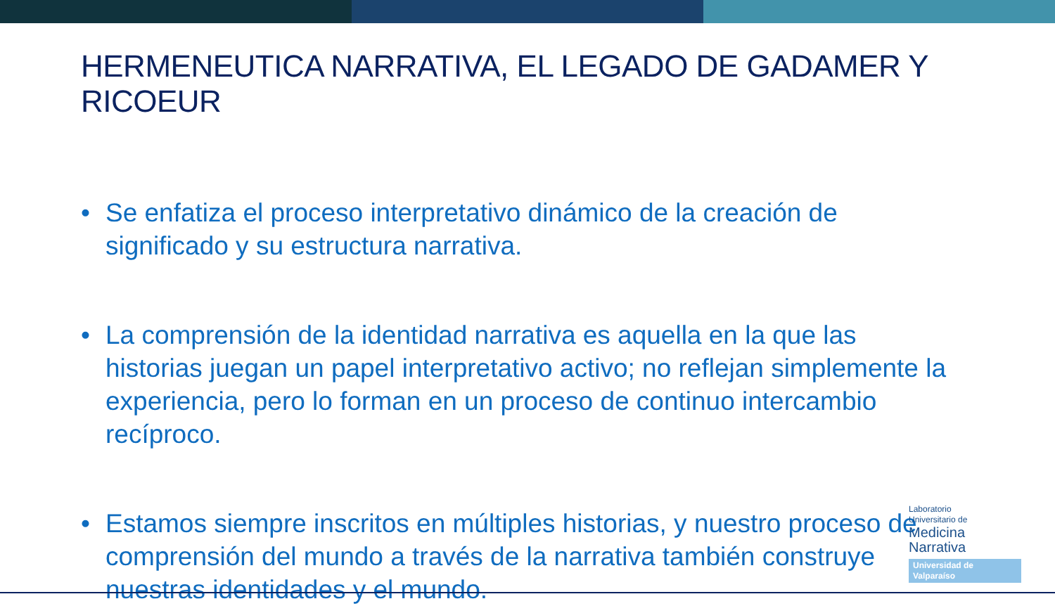HERMENEUTICA NARRATIVA, EL LEGADO DE GADAMER Y RICOEUR
• Se enfatiza el proceso interpretativo dinámico de la creación de significado y su estructura narrativa.
• La comprensión de la identidad narrativa es aquella en la que las historias juegan un papel interpretativo activo; no reflejan simplemente la experiencia, pero lo forman en un proceso de continuo intercambio recíproco.
• Estamos siempre inscritos en múltiples historias, y nuestro proceso de comprensión del mundo a través de la narrativa también construye nuestras identidades y el mundo.
Laboratorio
Universitario de
Medicina
Narrativa
Universidad de Valparaíso